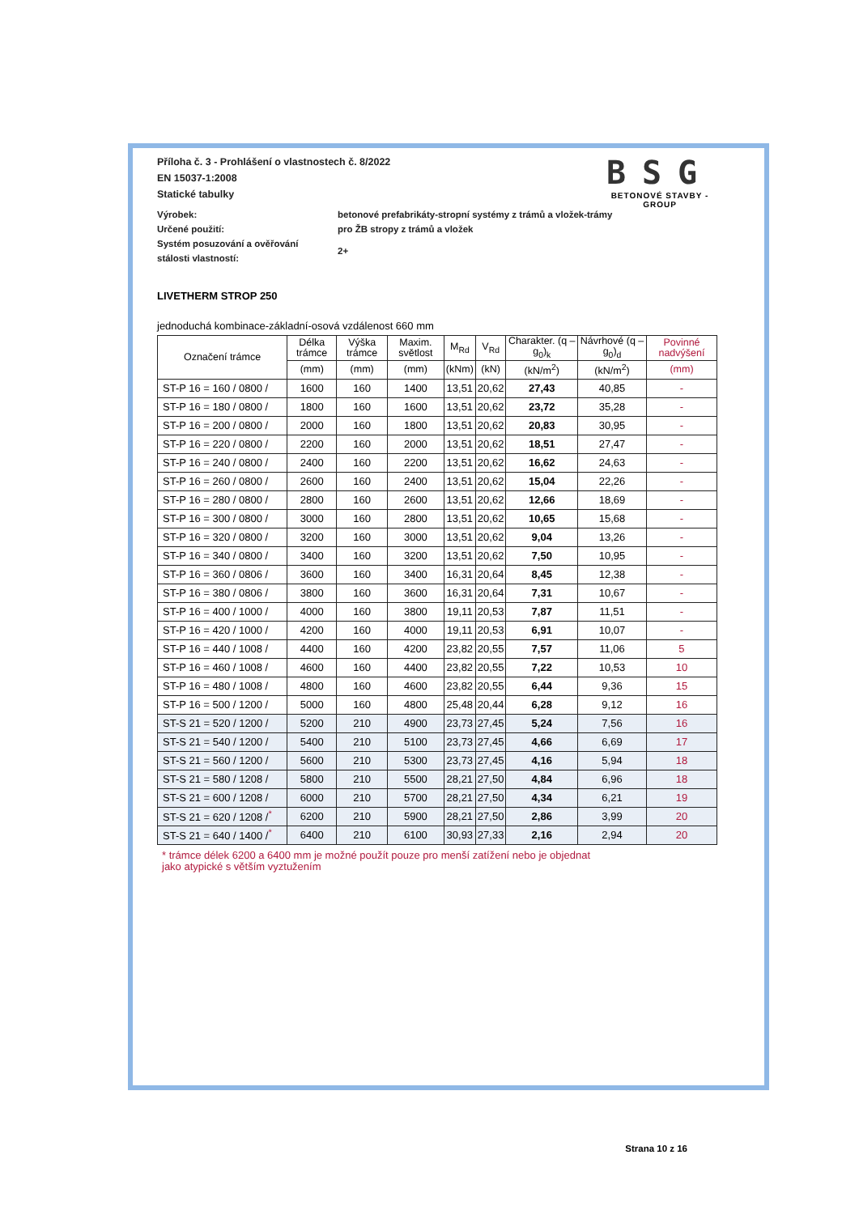Příloha č. 3 - Prohlášení o vlastnostech č. 8/2022
EN 15037-1:2008
Statické tabulky
BSG
BETONOVÉ STAVBY - GROUP
Výrobek: betonové prefabrikáty-stropní systémy z trámů a vložek-trámy
Určené použití: pro ŽB stropy z trámů a vložek
Systém posuzování a ověřování
stálosti vlastností:
2+
LIVETHERM STROP 250
jednoduchá kombinace-základní-osová vzdálenost 660 mm
| Označení trámce | Délka trámce | Výška trámce | Maxim. světlost | M<sub>Rd</sub> | V<sub>Rd</sub> | Charakter. (q – g<sub>0</sub>)<sub>k</sub> | Návrhové (q – g<sub>0</sub>)<sub>d</sub> | Povinné nadvýšení |
| --- | --- | --- | --- | --- | --- | --- | --- | --- |
| | (mm) | (mm) | (mm) | (kNm) | (kN) | (kN/m<sup>2</sup>) | (kN/m<sup>2</sup>) | (mm) |
| ST-P 16 = 160 / 0800 / | 1600 | 160 | 1400 | 13,51 | 20,62 | 27,43 | 40,85 | - |
| ST-P 16 = 180 / 0800 / | 1800 | 160 | 1600 | 13,51 | 20,62 | 23,72 | 35,28 | - |
| ST-P 16 = 200 / 0800 / | 2000 | 160 | 1800 | 13,51 | 20,62 | 20,83 | 30,95 | - |
| ST-P 16 = 220 / 0800 / | 2200 | 160 | 2000 | 13,51 | 20,62 | 18,51 | 27,47 | - |
| ST-P 16 = 240 / 0800 / | 2400 | 160 | 2200 | 13,51 | 20,62 | 16,62 | 24,63 | - |
| ST-P 16 = 260 / 0800 / | 2600 | 160 | 2400 | 13,51 | 20,62 | 15,04 | 22,26 | - |
| ST-P 16 = 280 / 0800 / | 2800 | 160 | 2600 | 13,51 | 20,62 | 12,66 | 18,69 | - |
| ST-P 16 = 300 / 0800 / | 3000 | 160 | 2800 | 13,51 | 20,62 | 10,65 | 15,68 | - |
| ST-P 16 = 320 / 0800 / | 3200 | 160 | 3000 | 13,51 | 20,62 | 9,04 | 13,26 | - |
| ST-P 16 = 340 / 0800 / | 3400 | 160 | 3200 | 13,51 | 20,62 | 7,50 | 10,95 | - |
| ST-P 16 = 360 / 0806 / | 3600 | 160 | 3400 | 16,31 | 20,64 | 8,45 | 12,38 | - |
| ST-P 16 = 380 / 0806 / | 3800 | 160 | 3600 | 16,31 | 20,64 | 7,31 | 10,67 | - |
| ST-P 16 = 400 / 1000 / | 4000 | 160 | 3800 | 19,11 | 20,53 | 7,87 | 11,51 | - |
| ST-P 16 = 420 / 1000 / | 4200 | 160 | 4000 | 19,11 | 20,53 | 6,91 | 10,07 | - |
| ST-P 16 = 440 / 1008 / | 4400 | 160 | 4200 | 23,82 | 20,55 | 7,57 | 11,06 | 5 |
| ST-P 16 = 460 / 1008 / | 4600 | 160 | 4400 | 23,82 | 20,55 | 7,22 | 10,53 | 10 |
| ST-P 16 = 480 / 1008 / | 4800 | 160 | 4600 | 23,82 | 20,55 | 6,44 | 9,36 | 15 |
| ST-P 16 = 500 / 1200 / | 5000 | 160 | 4800 | 25,48 | 20,44 | 6,28 | 9,12 | 16 |
| ST-S 21 = 520 / 1200 / | 5200 | 210 | 4900 | 23,73 | 27,45 | 5,24 | 7,56 | 16 |
| ST-S 21 = 540 / 1200 / | 5400 | 210 | 5100 | 23,73 | 27,45 | 4,66 | 6,69 | 17 |
| ST-S 21 = 560 / 1200 / | 5600 | 210 | 5300 | 23,73 | 27,45 | 4,16 | 5,94 | 18 |
| ST-S 21 = 580 / 1208 / | 5800 | 210 | 5500 | 28,21 | 27,50 | 4,84 | 6,96 | 18 |
| ST-S 21 = 600 / 1208 / | 6000 | 210 | 5700 | 28,21 | 27,50 | 4,34 | 6,21 | 19 |
| ST-S 21 = 620 / 1208 /<sup>*</sup> | 6200 | 210 | 5900 | 28,21 | 27,50 | 2,86 | 3,99 | 20 |
| ST-S 21 = 640 / 1400 /<sup>*</sup> | 6400 | 210 | 6100 | 30,93 | 27,33 | 2,16 | 2,94 | 20 |
* trámce délek 6200 a 6400 mm je možné použít pouze pro menší zatížení nebo je objednat
jako atypické s větším vyztužením
Strana 10 z 16